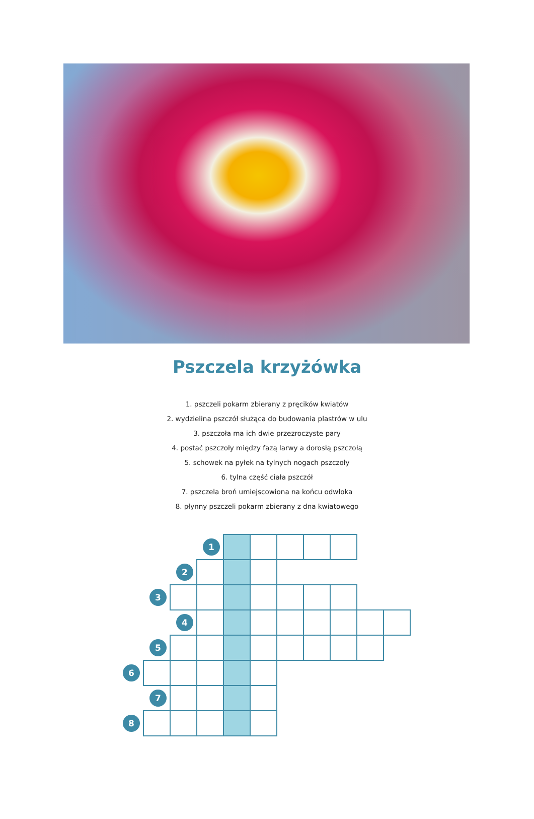Pszczela krzyżówka
1. pszczeli pokarm zbierany z pręcików kwiatów
2. wydzielina pszczół służąca do budowania plastrów w ulu
3. pszczoła ma ich dwie przezroczyste pary
4. postać pszczoły między fazą larwy a dorosłą pszczołą
5. schowek na pyłek na tylnych nogach pszczoły
6. tylna część ciała pszczół
7. pszczela broń umiejscowiona na końcu odwłoka
8. płynny pszczeli pokarm zbierany z dna kwiatowego
| | | | 1 | | | | | | | |
| | | 2 | | | | | | | | |
| | 3 | | | | | | | | | |
| | | 4 | | | | | | | | |
| | 5 | | | | | | | | | |
| 6 | | | | | | | | | | |
| | 7 | | | | | | | | | |
| 8 | | | | | | | | | | |